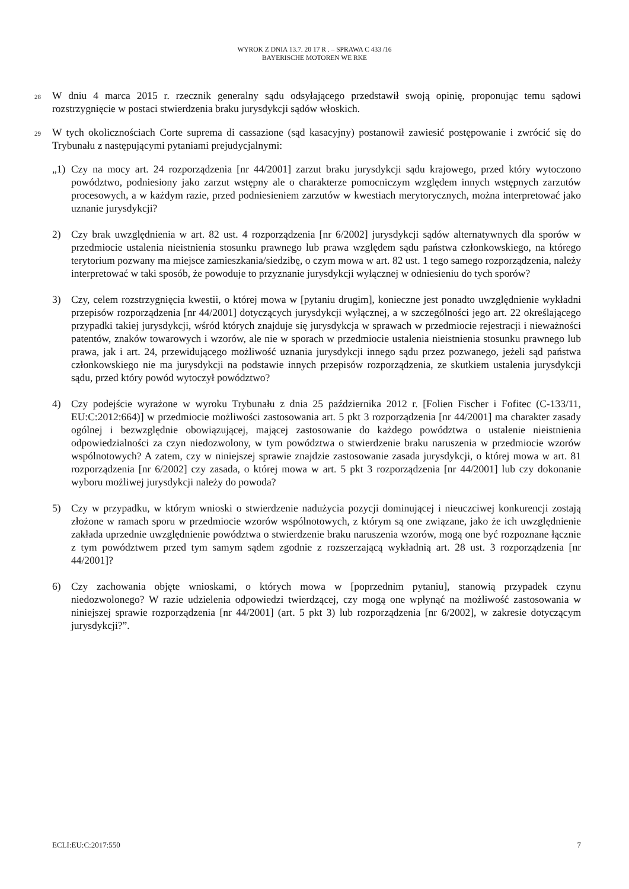WYROK Z DNIA 13.7. 20 17 R . – SPRAWA C 433 /16
BAYERISCHE MOTOREN WE RKE
28 W dniu 4 marca 2015 r. rzecznik generalny sądu odsyłającego przedstawił swoją opinię, proponując temu sądowi rozstrzygnięcie w postaci stwierdzenia braku jurysdykcji sądów włoskich.
29 W tych okolicznościach Corte suprema di cassazione (sąd kasacyjny) postanowił zawiesić postępowanie i zwrócić się do Trybunału z następującymi pytaniami prejudycjalnymi:
„1) Czy na mocy art. 24 rozporządzenia [nr 44/2001] zarzut braku jurysdykcji sądu krajowego, przed który wytoczono powództwo, podniesiony jako zarzut wstępny ale o charakterze pomocniczym względem innych wstępnych zarzutów procesowych, a w każdym razie, przed podniesieniem zarzutów w kwestiach merytorycznych, można interpretować jako uznanie jurysdykcji?
2) Czy brak uwzględnienia w art. 82 ust. 4 rozporządzenia [nr 6/2002] jurysdykcji sądów alternatywnych dla sporów w przedmiocie ustalenia nieistnienia stosunku prawnego lub prawa względem sądu państwa członkowskiego, na którego terytorium pozwany ma miejsce zamieszkania/siedzibę, o czym mowa w art. 82 ust. 1 tego samego rozporządzenia, należy interpretować w taki sposób, że powoduje to przyznanie jurysdykcji wyłącznej w odniesieniu do tych sporów?
3) Czy, celem rozstrzygnięcia kwestii, o której mowa w [pytaniu drugim], konieczne jest ponadto uwzględnienie wykładni przepisów rozporządzenia [nr 44/2001] dotyczących jurysdykcji wyłącznej, a w szczególności jego art. 22 określającego przypadki takiej jurysdykcji, wśród których znajduje się jurysdykcja w sprawach w przedmiocie rejestracji i nieważności patentów, znaków towarowych i wzorów, ale nie w sporach w przedmiocie ustalenia nieistnienia stosunku prawnego lub prawa, jak i art. 24, przewidującego możliwość uznania jurysdykcji innego sądu przez pozwanego, jeżeli sąd państwa członkowskiego nie ma jurysdykcji na podstawie innych przepisów rozporządzenia, ze skutkiem ustalenia jurysdykcji sądu, przed który powód wytoczył powództwo?
4) Czy podejście wyrażone w wyroku Trybunału z dnia 25 października 2012 r. [Folien Fischer i Fofitec (C-133/11, EU:C:2012:664)] w przedmiocie możliwości zastosowania art. 5 pkt 3 rozporządzenia [nr 44/2001] ma charakter zasady ogólnej i bezwzględnie obowiązującej, mającej zastosowanie do każdego powództwa o ustalenie nieistnienia odpowiedzialności za czyn niedozwolony, w tym powództwa o stwierdzenie braku naruszenia w przedmiocie wzorów wspólnotowych? A zatem, czy w niniejszej sprawie znajdzie zastosowanie zasada jurysdykcji, o której mowa w art. 81 rozporządzenia [nr 6/2002] czy zasada, o której mowa w art. 5 pkt 3 rozporządzenia [nr 44/2001] lub czy dokonanie wyboru możliwej jurysdykcji należy do powoda?
5) Czy w przypadku, w którym wnioski o stwierdzenie nadużycia pozycji dominującej i nieuczciwej konkurencji zostają złożone w ramach sporu w przedmiocie wzorów wspólnotowych, z którym są one związane, jako że ich uwzględnienie zakłada uprzednie uwzględnienie powództwa o stwierdzenie braku naruszenia wzorów, mogą one być rozpoznane łącznie z tym powództwem przed tym samym sądem zgodnie z rozszerzającą wykładnią art. 28 ust. 3 rozporządzenia [nr 44/2001]?
6) Czy zachowania objęte wnioskami, o których mowa w [poprzednim pytaniu], stanowią przypadek czynu niedozwolonego? W razie udzielenia odpowiedzi twierdzącej, czy mogą one wpłynąć na możliwość zastosowania w niniejszej sprawie rozporządzenia [nr 44/2001] (art. 5 pkt 3) lub rozporządzenia [nr 6/2002], w zakresie dotyczącym jurysdykcji?”.
ECLI:EU:C:2017:550 7